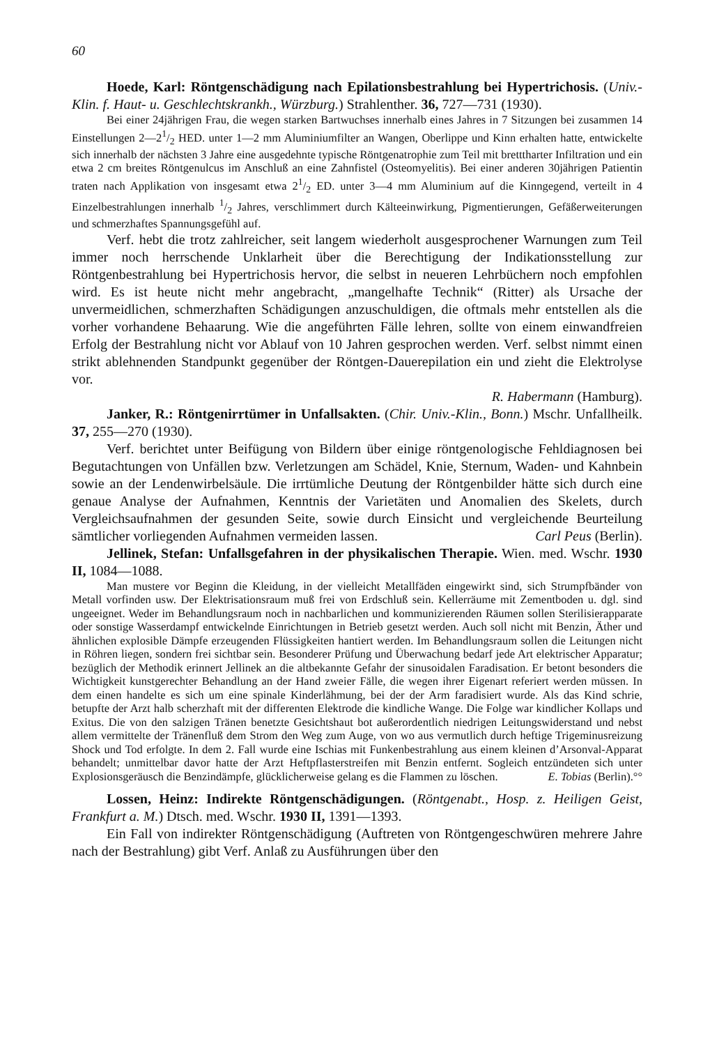60
Hoede, Karl: Röntgenschädigung nach Epilationsbestrahlung bei Hypertrichosis. (Univ.-Klin. f. Haut- u. Geschlechtskrankh., Würzburg.) Strahlenther. 36, 727—731 (1930).
Bei einer 24jährigen Frau, die wegen starken Bartwuchses innerhalb eines Jahres in 7 Sitzungen bei zusammen 14 Einstellungen 2—21/2 HED. unter 1—2 mm Aluminiumfilter an Wangen, Oberlippe und Kinn erhalten hatte, entwickelte sich innerhalb der nächsten 3 Jahre eine ausgedehnte typische Röntgenatrophie zum Teil mit bretttharter Infiltration und ein etwa 2 cm breites Röntgenulcus im Anschluß an eine Zahnfistel (Osteomyelitis). Bei einer anderen 30jährigen Patientin traten nach Applikation von insgesamt etwa 21/2 ED. unter 3—4 mm Aluminium auf die Kinngegend, verteilt in 4 Einzelbestrahlungen innerhalb 1/2 Jahres, verschlimmert durch Kälteeinwirkung, Pigmentierungen, Gefäßerweiterungen und schmerzhaftes Spannungsgefühl auf.
Verf. hebt die trotz zahlreicher, seit langem wiederholt ausgesprochener Warnungen zum Teil immer noch herrschende Unklarheit über die Berechtigung der Indikationsstellung zur Röntgenbestrahlung bei Hypertrichosis hervor, die selbst in neueren Lehrbüchern noch empfohlen wird. Es ist heute nicht mehr angebracht, „mangelhafte Technik“ (Ritter) als Ursache der unvermeidlichen, schmerzhaften Schädigungen anzuschuldigen, die oftmals mehr entstellen als die vorher vorhandene Behaarung. Wie die angeführten Fälle lehren, sollte von einem einwandfreien Erfolg der Bestrahlung nicht vor Ablauf von 10 Jahren gesprochen werden. Verf. selbst nimmt einen strikt ablehnenden Standpunkt gegenüber der Röntgen-Dauerepilation ein und zieht die Elektrolyse vor.
R. Habermann (Hamburg).
Janker, R.: Röntgenirrtümer in Unfallsakten. (Chir. Univ.-Klin., Bonn.) Mschr. Unfallheilk. 37, 255—270 (1930).
Verf. berichtet unter Beifügung von Bildern über einige röntgenologische Fehldiagnosen bei Begutachtungen von Unfällen bzw. Verletzungen am Schädel, Knie, Sternum, Waden- und Kahnbein sowie an der Lendenwirbelsäule. Die irrtümliche Deutung der Röntgenbilder hätte sich durch eine genaue Analyse der Aufnahmen, Kenntnis der Varietäten und Anomalien des Skelets, durch Vergleichsaufnahmen der gesunden Seite, sowie durch Einsicht und vergleichende Beurteilung sämtlicher vorliegenden Aufnahmen vermeiden lassen. Carl Peus (Berlin).
Jellinek, Stefan: Unfallsgefahren in der physikalischen Therapie. Wien. med. Wschr. 1930 II, 1084—1088.
Man mustere vor Beginn die Kleidung, in der vielleicht Metallfäden eingewirkt sind, sich Strumpfbänder von Metall vorfinden usw. Der Elektrisationsraum muß frei von Erdschluß sein. Kellerräume mit Zementboden u. dgl. sind ungeeignet. Weder im Behandlungsraum noch in nachbarlichen und kommunizierenden Räumen sollen Sterilisierapparate oder sonstige Wasserdampf entwickelnde Einrichtungen in Betrieb gesetzt werden. Auch soll nicht mit Benzin, Äther und ähnlichen explosible Dämpfe erzeugenden Flüssigkeiten hantiert werden. Im Behandlungsraum sollen die Leitungen nicht in Röhren liegen, sondern frei sichtbar sein. Besonderer Prüfung und Überwachung bedarf jede Art elektrischer Apparatur; bezüglich der Methodik erinnert Jellinek an die altbekannte Gefahr der sinusoidalen Faradisation. Er betont besonders die Wichtigkeit kunstgerechter Behandlung an der Hand zweier Fälle, die wegen ihrer Eigenart referiert werden müssen. In dem einen handelte es sich um eine spinale Kinderlähmung, bei der der Arm faradisiert wurde. Als das Kind schrie, betupfte der Arzt halb scherzhaft mit der differenten Elektrode die kindliche Wange. Die Folge war kindlicher Kollaps und Exitus. Die von den salzigen Tränen benetzte Gesichtshaut bot außerordentlich niedrigen Leitungswiderstand und nebst allem vermittelte der Tränenfluß dem Strom den Weg zum Auge, von wo aus vermutlich durch heftige Trigeminusreizung Shock und Tod erfolgte. In dem 2. Fall wurde eine Ischias mit Funkenbestrahlung aus einem kleinen d’Arsonval-Apparat behandelt; unmittelbar davor hatte der Arzt Heftpflasterstreifen mit Benzin entfernt. Sogleich entzündeten sich unter Explosionsgeräusch die Benzindämpfe, glücklicherweise gelang es die Flammen zu löschen. E. Tobias (Berlin).°°
Lossen, Heinz: Indirekte Röntgenschädigungen. (Röntgenabt., Hosp. z. Heiligen Geist, Frankfurt a. M.) Dtsch. med. Wschr. 1930 II, 1391—1393.
Ein Fall von indirekter Röntgenschädigung (Auftreten von Röntgengeschwüren mehrere Jahre nach der Bestrahlung) gibt Verf. Anlaß zu Ausführungen über den